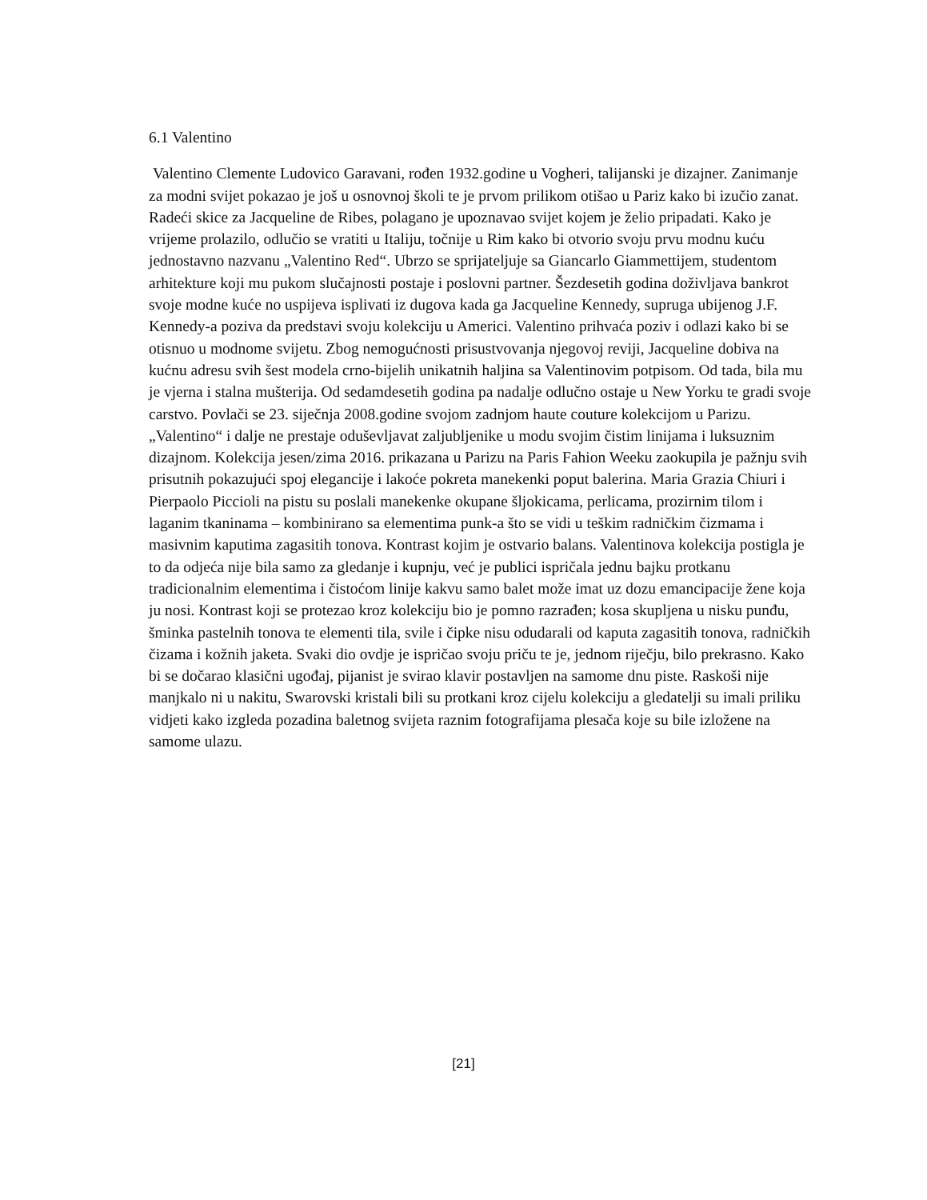6.1 Valentino
Valentino Clemente Ludovico Garavani, rođen 1932.godine u Vogheri, talijanski je dizajner. Zanimanje za modni svijet pokazao je još u osnovnoj školi te je prvom prilikom otišao u Pariz kako bi izučio zanat. Radeći skice za Jacqueline de Ribes, polagano je upoznavao svijet kojem je želio pripadati. Kako je vrijeme prolazilo, odlučio se vratiti u Italiju, točnije u Rim kako bi otvorio svoju prvu modnu kuću jednostavno nazvanu „Valentino Red“. Ubrzo se sprijateljuje sa Giancarlo Giammettijem, studentom arhitekture koji mu pukom slučajnosti postaje i poslovni partner. Šezdesetih godina doživljava bankrot svoje modne kuće no uspijeva isplivati iz dugova kada ga Jacqueline Kennedy, supruga ubijenog J.F. Kennedy-a poziva da predstavi svoju kolekciju u Americi. Valentino prihvaća poziv i odlazi kako bi se otisnuo u modnome svijetu. Zbog nemogućnosti prisustvovanja njegovoj reviji, Jacqueline dobiva na kućnu adresu svih šest modela crno-bijelih unikatnih haljina sa Valentinovim potpisom. Od tada, bila mu je vjerna i stalna mušterija. Od sedamdesetih godina pa nadalje odlučno ostaje u New Yorku te gradi svoje carstvo. Povlači se 23. siječnja 2008.godine svojom zadnjom haute couture kolekcijom u Parizu. „Valentino“ i dalje ne prestaje oduševljavat zaljubljenike u modu svojim čistim linijama i luksuznim dizajnom. Kolekcija jesen/zima 2016. prikazana u Parizu na Paris Fahion Weeku zaokupila je pažnju svih prisutnih pokazujući spoj elegancije i lakoće pokreta manekenki poput balerina. Maria Grazia Chiuri i Pierpaolo Piccioli na pistu su poslali manekenke okupane šljokicama, perlicama, prozirnim tilom i laganim tkaninama – kombinirano sa elementima punk-a što se vidi u teškim radničkim čizmama i masivnim kaputima zagasitih tonova. Kontrast kojim je ostvario balans. Valentinova kolekcija postigla je to da odjeća nije bila samo za gledanje i kupnju, već je publici ispričala jednu bajku protkanu tradicionalnim elementima i čistoćom linije kakvu samo balet može imat uz dozu emancipacije žene koja ju nosi. Kontrast koji se protezao kroz kolekciju bio je pomno razrađen; kosa skupljena u nisku punđu, šminka pastelnih tonova te elementi tila, svile i čipke nisu odudarali od kaputa zagasitih tonova, radničkih čizama i kožnih jaketa. Svaki dio ovdje je ispričao svoju priču te je, jednom riječju, bilo prekrasno. Kako bi se dočarao klasični ugođaj, pijanist je svirao klavir postavljen na samome dnu piste. Raskoši nije manjkalo ni u nakitu, Swarovski kristali bili su protkani kroz cijelu kolekciju a gledatelji su imali priliku vidjeti kako izgleda pozadina baletnog svijeta raznim fotografijama plesača koje su bile izložene na samome ulazu.
[21]